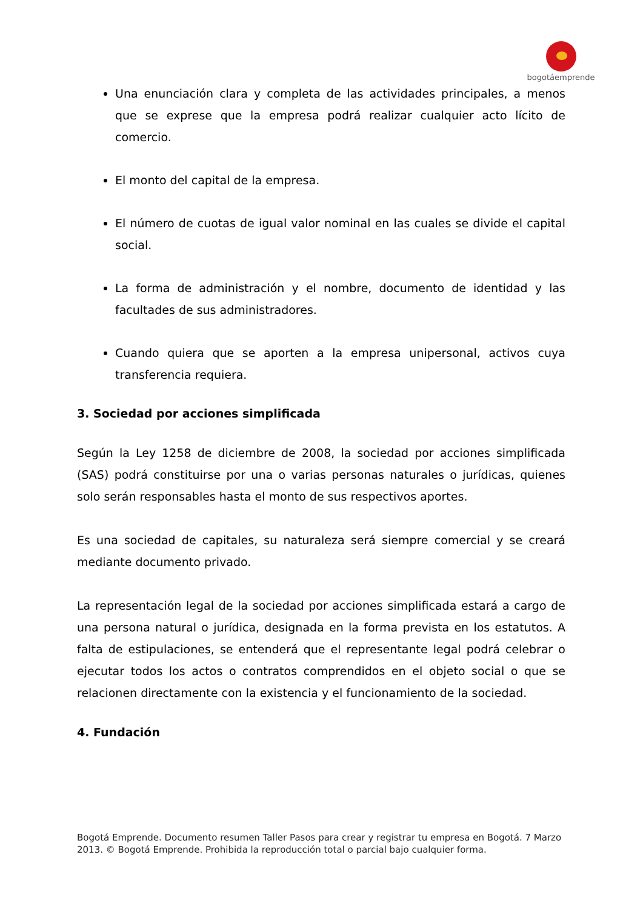bogotáemprende
Una enunciación clara y completa de las actividades principales, a menos que se exprese que la empresa podrá realizar cualquier acto lícito de comercio.
El monto del capital de la empresa.
El número de cuotas de igual valor nominal en las cuales se divide el capital social.
La forma de administración y el nombre, documento de identidad y las facultades de sus administradores.
Cuando quiera que se aporten a la empresa unipersonal, activos cuya transferencia requiera.
3. Sociedad por acciones simplificada
Según la Ley 1258 de diciembre de 2008, la sociedad por acciones simplificada (SAS) podrá constituirse por una o varias personas naturales o jurídicas, quienes solo serán responsables hasta el monto de sus respectivos aportes.
Es una sociedad de capitales, su naturaleza será siempre comercial y se creará mediante documento privado.
La representación legal de la sociedad por acciones simplificada estará a cargo de una persona natural o jurídica, designada en la forma prevista en los estatutos. A falta de estipulaciones, se entenderá que el representante legal podrá celebrar o ejecutar todos los actos o contratos comprendidos en el objeto social o que se relacionen directamente con la existencia y el funcionamiento de la sociedad.
4. Fundación
Bogotá Emprende. Documento resumen Taller Pasos para crear y registrar tu empresa en Bogotá. 7 Marzo 2013. © Bogotá Emprende. Prohibida la reproducción total o parcial bajo cualquier forma.